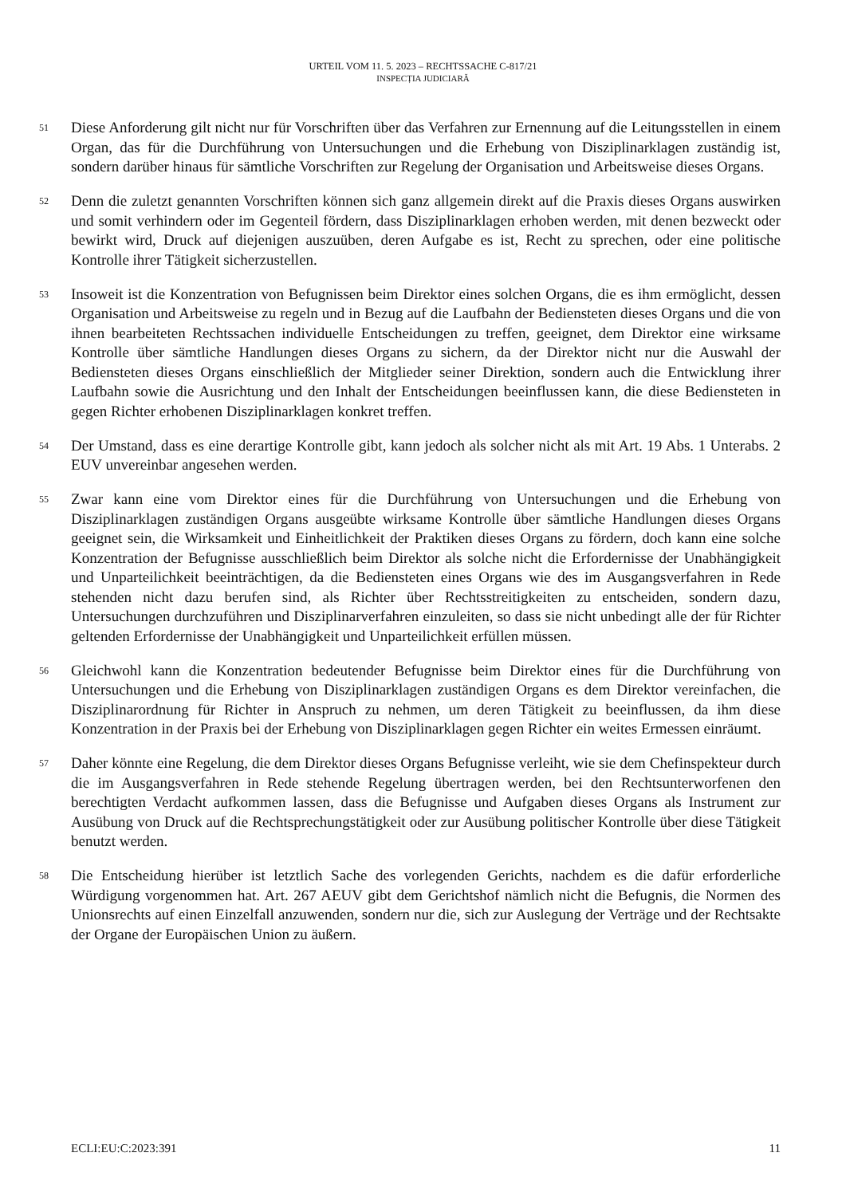URTEIL VOM 11. 5. 2023 – RECHTSSACHE C-817/21
INSPECȚIA JUDICIARĂ
51
Diese Anforderung gilt nicht nur für Vorschriften über das Verfahren zur Ernennung auf die Leitungsstellen in einem Organ, das für die Durchführung von Untersuchungen und die Erhebung von Disziplinarklagen zuständig ist, sondern darüber hinaus für sämtliche Vorschriften zur Regelung der Organisation und Arbeitsweise dieses Organs.
52
Denn die zuletzt genannten Vorschriften können sich ganz allgemein direkt auf die Praxis dieses Organs auswirken und somit verhindern oder im Gegenteil fördern, dass Disziplinarklagen erhoben werden, mit denen bezweckt oder bewirkt wird, Druck auf diejenigen auszuüben, deren Aufgabe es ist, Recht zu sprechen, oder eine politische Kontrolle ihrer Tätigkeit sicherzustellen.
53
Insoweit ist die Konzentration von Befugnissen beim Direktor eines solchen Organs, die es ihm ermöglicht, dessen Organisation und Arbeitsweise zu regeln und in Bezug auf die Laufbahn der Bediensteten dieses Organs und die von ihnen bearbeiteten Rechtssachen individuelle Entscheidungen zu treffen, geeignet, dem Direktor eine wirksame Kontrolle über sämtliche Handlungen dieses Organs zu sichern, da der Direktor nicht nur die Auswahl der Bediensteten dieses Organs einschließlich der Mitglieder seiner Direktion, sondern auch die Entwicklung ihrer Laufbahn sowie die Ausrichtung und den Inhalt der Entscheidungen beeinflussen kann, die diese Bediensteten in gegen Richter erhobenen Disziplinarklagen konkret treffen.
54
Der Umstand, dass es eine derartige Kontrolle gibt, kann jedoch als solcher nicht als mit Art. 19 Abs. 1 Unterabs. 2 EUV unvereinbar angesehen werden.
55
Zwar kann eine vom Direktor eines für die Durchführung von Untersuchungen und die Erhebung von Disziplinarklagen zuständigen Organs ausgeübte wirksame Kontrolle über sämtliche Handlungen dieses Organs geeignet sein, die Wirksamkeit und Einheitlichkeit der Praktiken dieses Organs zu fördern, doch kann eine solche Konzentration der Befugnisse ausschließlich beim Direktor als solche nicht die Erfordernisse der Unabhängigkeit und Unparteilichkeit beeinträchtigen, da die Bediensteten eines Organs wie des im Ausgangsverfahren in Rede stehenden nicht dazu berufen sind, als Richter über Rechtsstreitigkeiten zu entscheiden, sondern dazu, Untersuchungen durchzuführen und Disziplinarverfahren einzuleiten, so dass sie nicht unbedingt alle der für Richter geltenden Erfordernisse der Unabhängigkeit und Unparteilichkeit erfüllen müssen.
56
Gleichwohl kann die Konzentration bedeutender Befugnisse beim Direktor eines für die Durchführung von Untersuchungen und die Erhebung von Disziplinarklagen zuständigen Organs es dem Direktor vereinfachen, die Disziplinarordnung für Richter in Anspruch zu nehmen, um deren Tätigkeit zu beeinflussen, da ihm diese Konzentration in der Praxis bei der Erhebung von Disziplinarklagen gegen Richter ein weites Ermessen einräumt.
57
Daher könnte eine Regelung, die dem Direktor dieses Organs Befugnisse verleiht, wie sie dem Chefinspekteur durch die im Ausgangsverfahren in Rede stehende Regelung übertragen werden, bei den Rechtsunterworfenen den berechtigten Verdacht aufkommen lassen, dass die Befugnisse und Aufgaben dieses Organs als Instrument zur Ausübung von Druck auf die Rechtsprechungstätigkeit oder zur Ausübung politischer Kontrolle über diese Tätigkeit benutzt werden.
58
Die Entscheidung hierüber ist letztlich Sache des vorlegenden Gerichts, nachdem es die dafür erforderliche Würdigung vorgenommen hat. Art. 267 AEUV gibt dem Gerichtshof nämlich nicht die Befugnis, die Normen des Unionsrechts auf einen Einzelfall anzuwenden, sondern nur die, sich zur Auslegung der Verträge und der Rechtsakte der Organe der Europäischen Union zu äußern.
ECLI:EU:C:2023:391 11